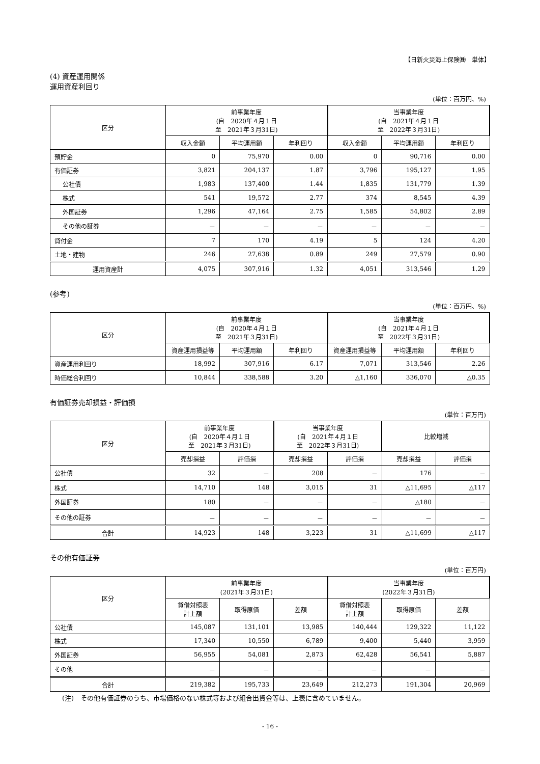【日新火災海上保険㈱　単体】
(4) 資産運用関係
運用資産利回り
(単位：百万円、%)
| 区分 | 前事業年度 (自 2020年４月１日 至 2021年３月31日) | | | 当事業年度 (自 2021年４月１日 至 2022年３月31日) | | |
| --- | --- | --- | --- | --- | --- | --- |
| | 収入金額 | 平均運用額 | 年利回り | 収入金額 | 平均運用額 | 年利回り |
| 預貯金 | 0 | 75,970 | 0.00 | 0 | 90,716 | 0.00 |
| 有価証券 | 3,821 | 204,137 | 1.87 | 3,796 | 195,127 | 1.95 |
| 公社債 | 1,983 | 137,400 | 1.44 | 1,835 | 131,779 | 1.39 |
| 株式 | 541 | 19,572 | 2.77 | 374 | 8,545 | 4.39 |
| 外国証券 | 1,296 | 47,164 | 2.75 | 1,585 | 54,802 | 2.89 |
| その他の証券 | － | － | － | － | － | － |
| 貸付金 | 7 | 170 | 4.19 | 5 | 124 | 4.20 |
| 土地・建物 | 246 | 27,638 | 0.89 | 249 | 27,579 | 0.90 |
| 運用資産計 | 4,075 | 307,916 | 1.32 | 4,051 | 313,546 | 1.29 |
(参考)
(単位：百万円、%)
| 区分 | 前事業年度 (自 2020年４月１日 至 2021年３月31日) | | | 当事業年度 (自 2021年４月１日 至 2022年３月31日) | | |
| --- | --- | --- | --- | --- | --- | --- |
| | 資産運用損益等 | 平均運用額 | 年利回り | 資産運用損益等 | 平均運用額 | 年利回り |
| 資産運用利回り | 18,992 | 307,916 | 6.17 | 7,071 | 313,546 | 2.26 |
| 時価総合利回り | 10,844 | 338,588 | 3.20 | △1,160 | 336,070 | △0.35 |
有価証券売却損益・評価損
(単位：百万円)
| 区分 | 前事業年度 (自 2020年４月１日 至 2021年３月31日) | | 当事業年度 (自 2021年４月１日 至 2022年３月31日) | | 比較増減 | |
| --- | --- | --- | --- | --- | --- | --- |
| | 売却損益 | 評価損 | 売却損益 | 評価損 | 売却損益 | 評価損 |
| 公社債 | 32 | － | 208 | － | 176 | － |
| 株式 | 14,710 | 148 | 3,015 | 31 | △11,695 | △117 |
| 外国証券 | 180 | － | － | － | △180 | － |
| その他の証券 | － | － | － | － | － | － |
| 合計 | 14,923 | 148 | 3,223 | 31 | △11,699 | △117 |
その他有価証券
(単位：百万円)
| 区分 | 前事業年度 (2021年３月31日) | | | 当事業年度 (2022年３月31日) | | |
| --- | --- | --- | --- | --- | --- | --- |
| | 貸借対照表 計上額 | 取得原価 | 差額 | 貸借対照表 計上額 | 取得原価 | 差額 |
| 公社債 | 145,087 | 131,101 | 13,985 | 140,444 | 129,322 | 11,122 |
| 株式 | 17,340 | 10,550 | 6,789 | 9,400 | 5,440 | 3,959 |
| 外国証券 | 56,955 | 54,081 | 2,873 | 62,428 | 56,541 | 5,887 |
| その他 | － | － | － | － | － | － |
| 合計 | 219,382 | 195,733 | 23,649 | 212,273 | 191,304 | 20,969 |
(注)　その他有価証券のうち、市場価格のない株式等および組合出資金等は、上表に含めていません。
- 16 -